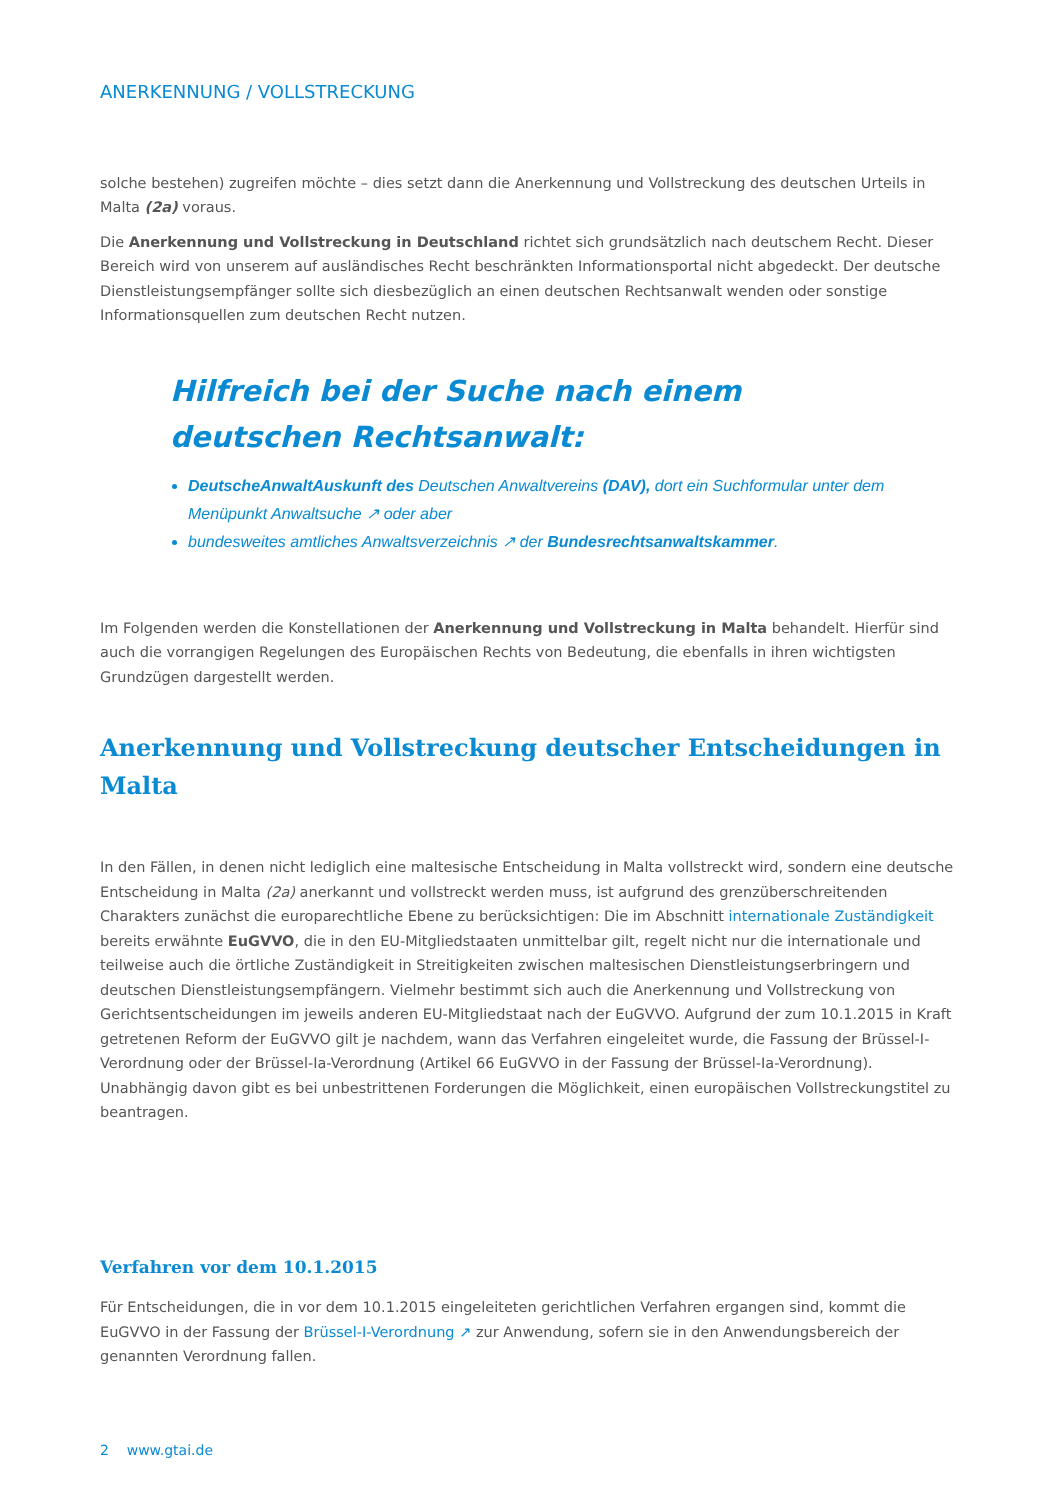ANERKENNUNG / VOLLSTRECKUNG
solche bestehen) zugreifen möchte – dies setzt dann die Anerkennung und Vollstreckung des deutschen Urteils in Malta (2a) voraus.
Die Anerkennung und Vollstreckung in Deutschland richtet sich grundsätzlich nach deutschem Recht. Dieser Bereich wird von unserem auf ausländisches Recht beschränkten Informationsportal nicht abgedeckt. Der deutsche Dienstleistungsempfänger sollte sich diesbezüglich an einen deutschen Rechtsanwalt wenden oder sonstige Informationsquellen zum deutschen Recht nutzen.
Hilfreich bei der Suche nach einem deutschen Rechtsanwalt:
DeutscheAnwaltAuskunft des Deutschen Anwaltvereins (DAV), dort ein Suchformular unter dem Menüpunkt Anwaltsuche ↗ oder aber
bundesweites amtliches Anwaltsverzeichnis ↗ der Bundesrechtsanwaltskammer.
Im Folgenden werden die Konstellationen der Anerkennung und Vollstreckung in Malta behandelt. Hierfür sind auch die vorrangigen Regelungen des Europäischen Rechts von Bedeutung, die ebenfalls in ihren wichtigsten Grundzügen dargestellt werden.
Anerkennung und Vollstreckung deutscher Entscheidungen in Malta
In den Fällen, in denen nicht lediglich eine maltesische Entscheidung in Malta vollstreckt wird, sondern eine deutsche Entscheidung in Malta (2a) anerkannt und vollstreckt werden muss, ist aufgrund des grenzüberschreitenden Charakters zunächst die europarechtliche Ebene zu berücksichtigen: Die im Abschnitt internationale Zuständigkeit bereits erwähnte EuGVVO, die in den EU-Mitgliedstaaten unmittelbar gilt, regelt nicht nur die internationale und teilweise auch die örtliche Zuständigkeit in Streitigkeiten zwischen maltesischen Dienstleistungserbringern und deutschen Dienstleistungsempfängern. Vielmehr bestimmt sich auch die Anerkennung und Vollstreckung von Gerichtsentscheidungen im jeweils anderen EU-Mitgliedstaat nach der EuGVVO. Aufgrund der zum 10.1.2015 in Kraft getretenen Reform der EuGVVO gilt je nachdem, wann das Verfahren eingeleitet wurde, die Fassung der Brüssel-I-Verordnung oder der Brüssel-Ia-Verordnung (Artikel 66 EuGVVO in der Fassung der Brüssel-Ia-Verordnung). Unabhängig davon gibt es bei unbestrittenen Forderungen die Möglichkeit, einen europäischen Vollstreckungstitel zu beantragen.
Verfahren vor dem 10.1.2015
Für Entscheidungen, die in vor dem 10.1.2015 eingeleiteten gerichtlichen Verfahren ergangen sind, kommt die EuGVVO in der Fassung der Brüssel-I-Verordnung ↗ zur Anwendung, sofern sie in den Anwendungsbereich der genannten Verordnung fallen.
2 www.gtai.de